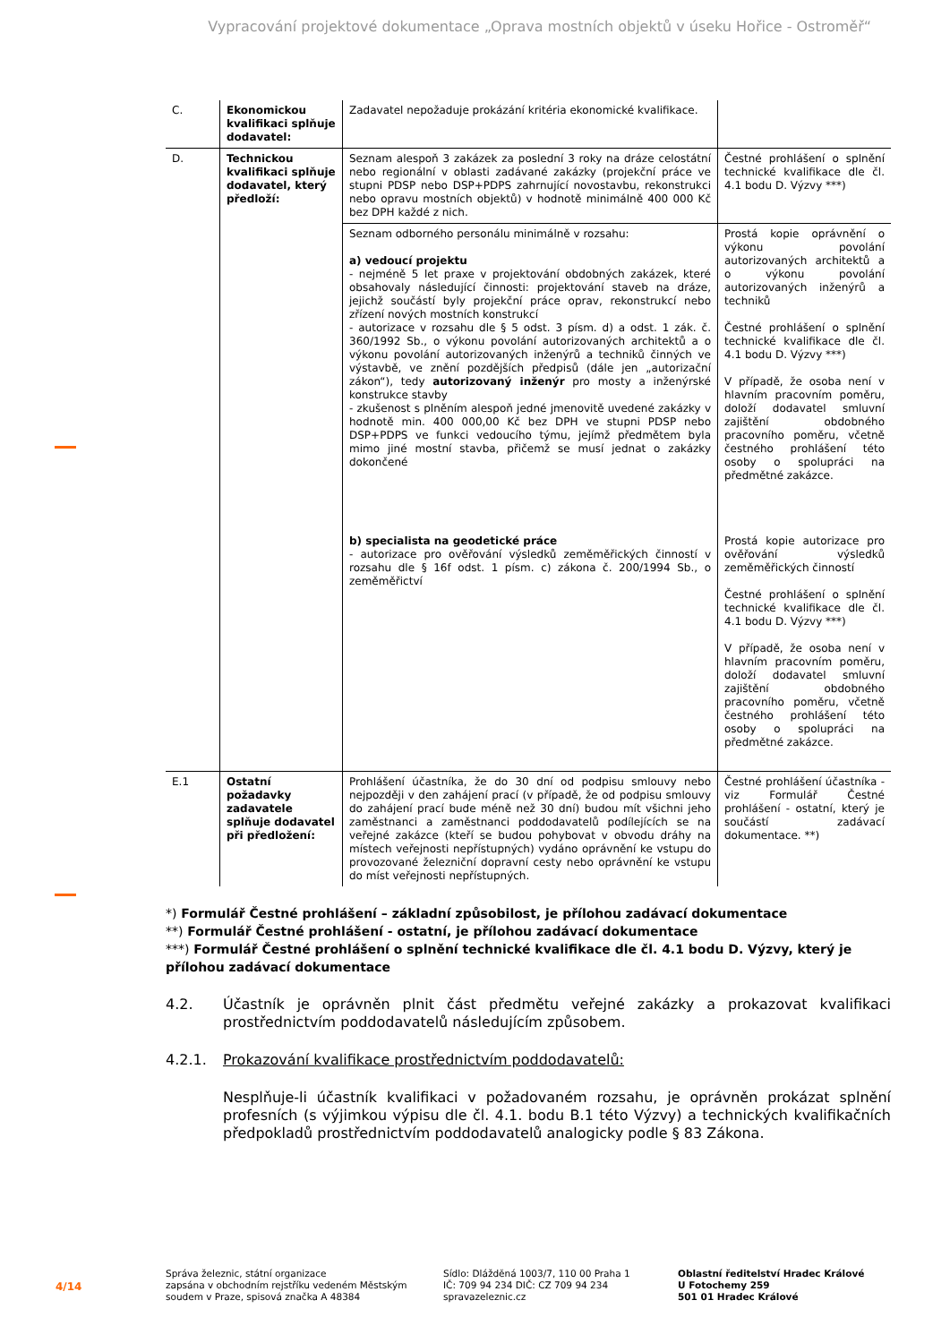Vypracování projektové dokumentace „Oprava mostních objektů v úseku Hořice - Ostroměř“
| C. | Ekonomickou kvalifikaci splňuje dodavatel: | Zadavatel nepožaduje prokázání kritéria ekonomické kvalifikace. | |
| D. | Technickou kvalifikaci splňuje dodavatel, který předloží: | Seznam alespoň 3 zakázek za poslední 3 roky na dráze celostátní nebo regionální v oblasti zadávané zakázky (projekční práce ve stupni PDSP nebo DSP+PDPS zahrnující novostavbu, rekonstrukci nebo opravu mostních objektů) v hodnotě minimálně 400 000 Kč bez DPH každé z nich. | Čestné prohlášení o splnění technické kvalifikace dle čl. 4.1 bodu D. Výzvy ***) |
| | | Seznam odborného personálu minimálně v rozsahu: a) vedoucí projektu - nejméně 5 let praxe v projektování obdobných zakázek, které obsahovaly následující činnosti: projektování staveb na dráze, jejichž součástí byly projekční práce oprav, rekonstrukcí nebo zřízení nových mostních konstrukcí - autorizace v rozsahu dle § 5 odst. 3 písm. d) a odst. 1 zák. č. 360/1992 Sb., o výkonu povolání autorizovaných architektů a o výkonu povolání autorizovaných inženýrů a techniků činných ve výstavbě, ve znění pozdějších předpisů (dále jen „autorizační zákon“), tedy autorizovaný inženýr pro mosty a inženýrské konstrukce stavby - zkušenost s plněním alespoň jedné jmenovitě uvedené zakázky v hodnotě min. 400 000,00 Kč bez DPH ve stupni PDSP nebo DSP+PDPS ve funkci vedoucího týmu, jejímž předmětem byla mimo jiné mostní stavba, přičemž se musí jednat o zakázky dokončené | Prostá kopie oprávnění o výkonu povolání autorizovaných architektů a o výkonu povolání autorizovaných inženýrů a techniků Čestné prohlášení o splnění technické kvalifikace dle čl. 4.1 bodu D. Výzvy ***) V případě, že osoba není v hlavním pracovním poměru, doloží dodavatel smluvní zajištění obdobného pracovního poměru, včetně čestného prohlášení této osoby o spolupráci na předmětné zakázce. |
| | | b) specialista na geodetické práce - autorizace pro ověřování výsledků zeměměřických činností v rozsahu dle § 16f odst. 1 písm. c) zákona č. 200/1994 Sb., o zeměměřictví | Prostá kopie autorizace pro ověřování výsledků zeměměřických činností Čestné prohlášení o splnění technické kvalifikace dle čl. 4.1 bodu D. Výzvy ***) V případě, že osoba není v hlavním pracovním poměru, doloží dodavatel smluvní zajištění obdobného pracovního poměru, včetně čestného prohlášení této osoby o spolupráci na předmětné zakázce. |
| E.1 | Ostatní požadavky zadavatele splňuje dodavatel při předložení: | Prohlášení účastníka, že do 30 dní od podpisu smlouvy nebo nejpozději v den zahájení prací (v případě, že od podpisu smlouvy do zahájení prací bude méně než 30 dní) budou mít všichni jeho zaměstnanci a zaměstnanci poddodavatelů podílejících se na veřejné zakázce (kteří se budou pohybovat v obvodu dráhy na místech veřejnosti nepřístupných) vydáno oprávnění ke vstupu do provozované železniční dopravní cesty nebo oprávnění ke vstupu do míst veřejnosti nepřístupných. | Čestné prohlášení účastníka - viz Formulář Čestné prohlášení - ostatní, který je součástí zadávací dokumentace. **) |
*) Formulář Čestné prohlášení – základní způsobilost, je přílohou zadávací dokumentace
**) Formulář Čestné prohlášení - ostatní, je přílohou zadávací dokumentace
***) Formulář Čestné prohlášení o splnění technické kvalifikace dle čl. 4.1 bodu D. Výzvy, který je přílohou zadávací dokumentace
4.2. Účastník je oprávněn plnit část předmětu veřejné zakázky a prokazovat kvalifikaci prostřednictvím poddodavatelů následujícím způsobem.
4.2.1. Prokazování kvalifikace prostřednictvím poddodavatelů:
Nesplňuje-li účastník kvalifikaci v požadovaném rozsahu, je oprávněn prokázat splnění profesních (s výjimkou výpisu dle čl. 4.1. bodu B.1 této Výzvy) a technických kvalifikačních předpokladů prostřednictvím poddodavatelů analogicky podle § 83 Zákona.
4/14
Správa železnic, státní organizace
zapsána v obchodním rejstříku vedeném Městským soudem v Praze, spisová značka A 48384
Sídlo: Dlážděná 1003/7, 110 00 Praha 1
IČ: 709 94 234 DIČ: CZ 709 94 234
spravazeleznic.cz
Oblastní ředitelství Hradec Králové
U Fotochemy 259
501 01 Hradec Králové